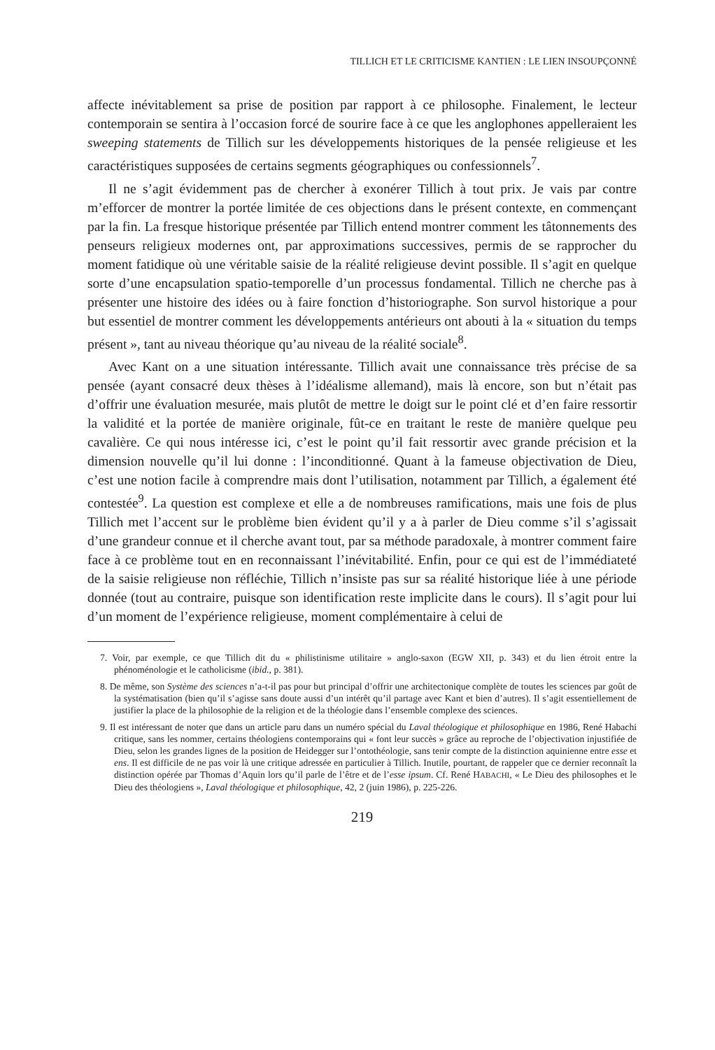TILLICH ET LE CRITICISME KANTIEN : LE LIEN INSOUPÇONNÉ
affecte inévitablement sa prise de position par rapport à ce philosophe. Finalement, le lecteur contemporain se sentira à l’occasion forcé de sourire face à ce que les anglophones appelleraient les sweeping statements de Tillich sur les développements historiques de la pensée religieuse et les caractéristiques supposées de certains segments géographiques ou confessionnels<sup>7</sup>.
Il ne s’agit évidemment pas de chercher à exonérer Tillich à tout prix. Je vais par contre m’efforcer de montrer la portée limitée de ces objections dans le présent contexte, en commençant par la fin. La fresque historique présentée par Tillich entend montrer comment les tâtonnements des penseurs religieux modernes ont, par approximations successives, permis de se rapprocher du moment fatidique où une véritable saisie de la réalité religieuse devint possible. Il s’agit en quelque sorte d’une encapsulation spatio-temporelle d’un processus fondamental. Tillich ne cherche pas à présenter une histoire des idées ou à faire fonction d’historiographe. Son survol historique a pour but essentiel de montrer comment les développements antérieurs ont abouti à la « situation du temps présent », tant au niveau théorique qu’au niveau de la réalité sociale<sup>8</sup>.
Avec Kant on a une situation intéressante. Tillich avait une connaissance très précise de sa pensée (ayant consacré deux thèses à l’idéalisme allemand), mais là encore, son but n’était pas d’offrir une évaluation mesurée, mais plutôt de mettre le doigt sur le point clé et d’en faire ressortir la validité et la portée de manière originale, fût-ce en traitant le reste de manière quelque peu cavalière. Ce qui nous intéresse ici, c’est le point qu’il fait ressortir avec grande précision et la dimension nouvelle qu’il lui donne : l’inconditionné. Quant à la fameuse objectivation de Dieu, c’est une notion facile à comprendre mais dont l’utilisation, notamment par Tillich, a également été contestée<sup>9</sup>. La question est complexe et elle a de nombreuses ramifications, mais une fois de plus Tillich met l’accent sur le problème bien évident qu’il y a à parler de Dieu comme s’il s’agissait d’une grandeur connue et il cherche avant tout, par sa méthode paradoxale, à montrer comment faire face à ce problème tout en en reconnaissant l’inévitabilité. Enfin, pour ce qui est de l’immédiateté de la saisie religieuse non réfléchie, Tillich n’insiste pas sur sa réalité historique liée à une période donnée (tout au contraire, puisque son identification reste implicite dans le cours). Il s’agit pour lui d’un moment de l’expérience religieuse, moment complémentaire à celui de
7. Voir, par exemple, ce que Tillich dit du « philistinisme utilitaire » anglo-saxon (EGW XII, p. 343) et du lien étroit entre la phénoménologie et le catholicisme (ibid., p. 381).
8. De même, son Système des sciences n’a-t-il pas pour but principal d’offrir une architectonique complète de toutes les sciences par goût de la systématisation (bien qu’il s’agisse sans doute aussi d’un intérêt qu’il partage avec Kant et bien d’autres). Il s’agit essentiellement de justifier la place de la philosophie de la religion et de la théologie dans l’ensemble complexe des sciences.
9. Il est intéressant de noter que dans un article paru dans un numéro spécial du Laval théologique et philosophique en 1986, René Habachi critique, sans les nommer, certains théologiens contemporains qui « font leur succès » grâce au reproche de l’objectivation injustifiée de Dieu, selon les grandes lignes de la position de Heidegger sur l’ontothéologie, sans tenir compte de la distinction aquinienne entre esse et ens. Il est difficile de ne pas voir là une critique adressée en particulier à Tillich. Inutile, pourtant, de rappeler que ce dernier reconnaît la distinction opérée par Thomas d’Aquin lors qu’il parle de l’être et de l’esse ipsum. Cf. René HABACHI, « Le Dieu des philosophes et le Dieu des théologiens », Laval théologique et philosophique, 42, 2 (juin 1986), p. 225-226.
219